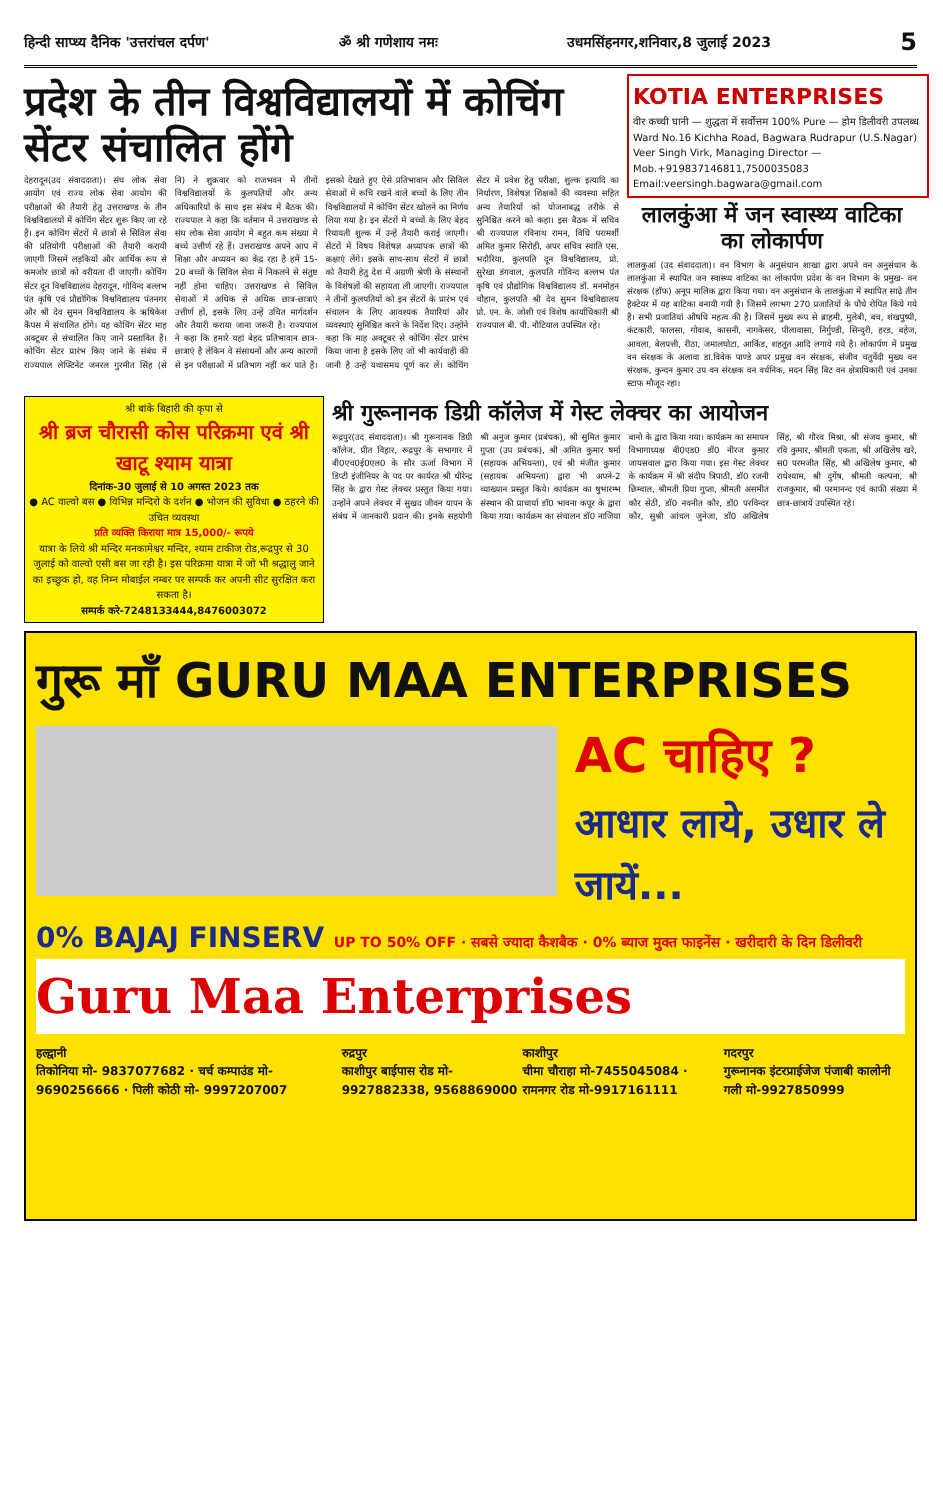हिन्दी साप्ध्य दैनिक 'उत्तरांचल दर्पण' ॐ श्री गणेशाय नमः उधमसिंहनगर,शनिवार,8 जुलाई 2023 5
प्रदेश के तीन विश्वविद्यालयों में कोचिंग सेंटर संचालित होंगे
देहरादून(उद संवाददाता)। संघ लोक सेवा आयोग एवं राज्य लोक सेवा आयोग की परीक्षाओं की तैयारी हेतु उत्तराखण्ड के तीन विश्वविद्यालयों में कोचिंग सेंटर शुरू किए जा रहे हैं। इन कोचिंग सेंटरों में छात्रों से सिविल सेवा की प्रतियोगी परीक्षाओं की तैयारी करायी जाएगी जिसमें लड़कियों और आर्थिक रूप से कमजोर छात्रों को वरीयता दी जाएगी। कोचिंग सेंटर दून विश्वविद्यालय देहरादून, गोविन्द बल्लभ पंत कृषि एवं प्रौद्योगिक विश्वविद्यालय पंतनगर और श्री देव सुमन विश्वविद्यालय के ऋषिकेश कैंपस में संचालित होंगे। यह कोचिंग सेंटर माह अक्टूबर से संचालित किए जाने प्रस्तावित हैं। कोचिंग सेंटर प्रारंभ किए जाने के संबंध में राज्यपाल लेफ्टिनेंट जनरल गुरमीत सिंह (से नि) ने शुक्रवार को राजभवन में तीनों विश्वविद्यालयों के कुलपतियों और अन्य अधिकारियों के साथ इस संबंध में बैठक की। राज्यपाल ने कहा कि वर्तमान में उत्तराखण्ड से संघ लोक सेवा आयोग में बहुत कम संख्या में बच्चे उत्तीर्ण रहे हैं। उत्तराखण्ड अपने आप में शिक्षा और अध्ययन का केंद्र रहा है हमें 15-20 बच्चों के सिविल सेवा में निकलने से संतुष्ट नहीं होना चाहिए। उत्तराखण्ड से सिविल सेवाओं में अधिक से अधिक छात्र-छात्राएं उत्तीर्ण हों, इसके लिए उन्हें उचित मार्गदर्शन और तैयारी कराया जाना जरूरी है। राज्यपाल ने कहा कि हमारे यहां बेहद प्रतिभावान छात्र-छात्राएं है लेकिन वे संसाधनों और अन्य कारणों से इन परीक्षाओं में प्रतिभाग नहीं कर पाते हैं। इसको देखते हुए ऐसे प्रतिभावान और सिविल सेवाओं में रूचि रखने वाले बच्चों के लिए तीन विश्वविद्यालयों में कोचिंग सेंटर खोलने का निर्णय लिया गया है। इन सेंटरों में बच्चों के लिए बेहद रियायती शुल्क में उन्हें तैयारी कराई जाएगी। सेंटरों में विषय विशेषज्ञ अध्यापक छात्रों की कक्षाएं लेंगे। इसके साथ-साथ सेंटरों में छात्रों को तैयारी हेतु देश में अग्रणी श्रेणी के संस्थानों के विशेषज्ञों की सहायता ली जाएगी। राज्यपाल ने तीनों कुलपतियों को इन सेंटरों के प्रारंभ एवं संचालन के लिए आवश्यक तैयारियां और व्यवस्थाएं सुनिश्चित करने के निर्देश दिए। उन्होंने कहा कि माह अक्टूबर से कोचिंग सेंटर प्रारंभ किया जाना है इसके लिए जो भी कार्यवाही की जानी है उन्हें यथासमय पूर्ण कर लें। कोचिंग सेंटर में प्रवेश हेतु परीक्षा, शुल्क इत्यादि का निर्धारण, विशेषज्ञ शिक्षकों की व्यवस्था सहित अन्य तैयारियों को योजनाबद्ध तरीके से सुनिश्चित करने को कहा। इस बैठक में सचिव श्री राज्यपाल रविनाथ रामन, विधि परामर्शी अमित कुमार सिरोही, अपर सचिव स्वाति एस. भदौरिया, कुलपति दून विश्वविद्यालय, प्रो. सुरेखा डंगवाल, कुलपति गोविन्द बल्लभ पंत कृषि एवं प्रौद्योगिक विश्वविद्यालय डॉ. मनमोहन चौहान, कुलपति श्री देव सुमन विश्वविद्यालय प्रो. एन. के. जोशी एवं विशेष कार्याधिकारी श्री राज्यपाल बी. पी. नौटियाल उपस्थित रहे।
KOTIA ENTERPRISES
वीर कच्ची घानी — शुद्धता में सर्वोत्तम 100% Pure — होम डिलीवरी उपलब्ध
Ward No.16 Kichha Road, Bagwara Rudrapur (U.S.Nagar)
Veer Singh Virk, Managing Director — Mob.+919837146811,7500035083 Email:veersingh.bagwara@gmail.com
लालकुंआ में जन स्वास्थ्य वाटिका का लोकार्पण
लालकुआं (उद संवाददाता)। वन विभाग के अनुसंधान शाखा द्वारा अपने वन अनुसंधान के लालकुंआ में स्थापित जन स्वास्थ्य वाटिका का लोकार्पण प्रदेश के वन विभाग के प्रमुख- वन संरक्षक (हॉफ) अनूप मालिक द्वारा किया गया। वन अनुसंधान के लालकुंआ में स्थापित साढ़े तीन हैक्टेयर में यह बाटिका बनायी गयी है। जिसमें लगभग 270 प्रजातियों के पौधे रोपित किये गये हैं। सभी प्रजातियां औषधि महत्व की है। जिसमें मुख्य रूप से ब्राहमी, मुलेबी, बच, शंखपुष्पी, कंटकारी, फालसा, गोवाब, कासनी, नागकेसर, पीलावासा, निर्गुण्डी, सिन्दुरी, हरड, बहेज, आवला, बेलपत्ती, रीठा, जमालघोटा, आर्किड, शहतूत आदि लगाये गये है। लोकार्पण में प्रमुख वन संरक्षक के अलावा डा.विवेक पाण्डे अपर प्रमुख वन संरक्षक, संजीव चतुर्वेदी मुख्य वन संरक्षक, कुन्दन कुमार उप वन संरक्षक वन वर्धनिक, मदन सिंह बिट वन क्षेत्राधिकारी एवं उनका स्टाफ मौजूद रहा।
श्री बांके बिहारी की कृपा से
श्री ब्रज चौरासी कोस परिक्रमा एवं श्री खाटू श्याम यात्रा
दिनांक-30 जुलाई से 10 अगस्त 2023 तक
● AC वाल्वो बस ● विभिन्न मन्दिरो के दर्शन ● भोजन की सुविधा ● ठहरने की उचित व्यवस्था
प्रति व्यक्ति किराया मात्र 15,000/- रूपये
यात्रा के लिये श्री मन्दिर मनकामेश्वर मन्दिर, श्याम टाकीज रोड,रूद्रपुर से 30 जुलाई को वाल्वो एसी बस जा रही है। इस परिक्रमा यात्रा में जो भी श्रद्धालु जाने का इच्छुक हो, वह निम्न मोबाईल नम्बर पर सम्पर्क कर अपनी सीट सुरक्षित करा सकता है।
सम्पर्क करे-7248133444,8476003072
श्री गुरूनानक डिग्री कॉलेज में गेस्ट लेक्चर का आयोजन
रूद्रपुर(उद संवाददाता)। श्री गुरूनानक डिग्री कॉलेज, प्रीत विहार, रूद्रपुर के सभागार में बी0एच0ई0एल0 के सौर ऊर्जा विभाग में डिप्टी इंजीनियर के पद पर कार्यरत श्री धीरेन्द्र सिंह के द्वारा गेस्ट लेक्चर प्रस्तुत किया गया। उन्होंने अपने लेक्चर में सुखद जीवन यापन के संबंध में जानकारी प्रदान की। इनके सहयोगी श्री अनुज कुमार (प्रबंधक), श्री सुमित कुमार गुप्ता (उप प्रबंधक), श्री अमित कुमार षर्मा (सहायक अभियन्ता), एवं श्री मंजीत कुमार (सहायक अभियन्ता) द्वारा भी अपने-2 व्याख्यान प्रस्तुत किये। कार्यक्रम का षुभारम्भ संस्थान की प्राचार्या डॉ0 भावना कपूर के द्वारा किया गया। कार्यक्रम का संचालन डॉ0 नाजिया बानो के द्वारा किया गया। कार्यक्रम का समापन विभागाध्यक्ष बी0एड0 डॉ0 नीरज कुमार जायसवाल द्वारा किया गया। इस गेस्ट लेक्चर के कार्यक्रम में श्री संदीप त्रिपाठी, डॉ0 रजनी छिम्वाल, श्रीमती प्रिया गुप्ता, श्रीमती असमीत कौर सेठी, डॉ0 नवनीत कौर, डॉ0 परविन्दर कौर, सुश्री आंचल जुनेजा, डॉ0 अखिलेष सिंह, श्री गौरव मिश्रा, श्री संजय कुमार, श्री रवि कुमार, श्रीमती एकता, श्री अखिलेष खरे, स0 परमजीत सिंह, श्री अखिलेष कुमार, श्री राधेश्याम, श्री दुर्गेष, श्रीमती कल्पना, श्री राजकुमार, श्री परमानन्द एवं काफी संख्या में छात्र-छात्रायें उपस्थित रहे।
गुरू माँ GURU MAA ENTERPRISES
AC चाहिए ?
आधार लाये, उधार ले जायें...
0% BAJAJ FINSERV UP TO 50% OFF · सबसे ज्यादा कैशबैक · 0% ब्याज मुक्त फाइनेंस · खरीदारी के दिन डिलीवरी
Guru Maa Enterprises
हल्द्वानी
तिकोनिया मो- 9837077682 · चर्च कम्पाउंड मो- 9690256666 · पिली कोठी मो- 9997207007 रुद्रपुर
काशीपुर बाईपास रोड मो- 9927882338, 9568869000 काशीपुर
चीमा चौराहा मो-7455045084 · रामनगर रोड मो-9917161111 गदरपुर
गुरूनानक इंटरप्राईजेज पंजाबी कालोनी गली मो-9927850999